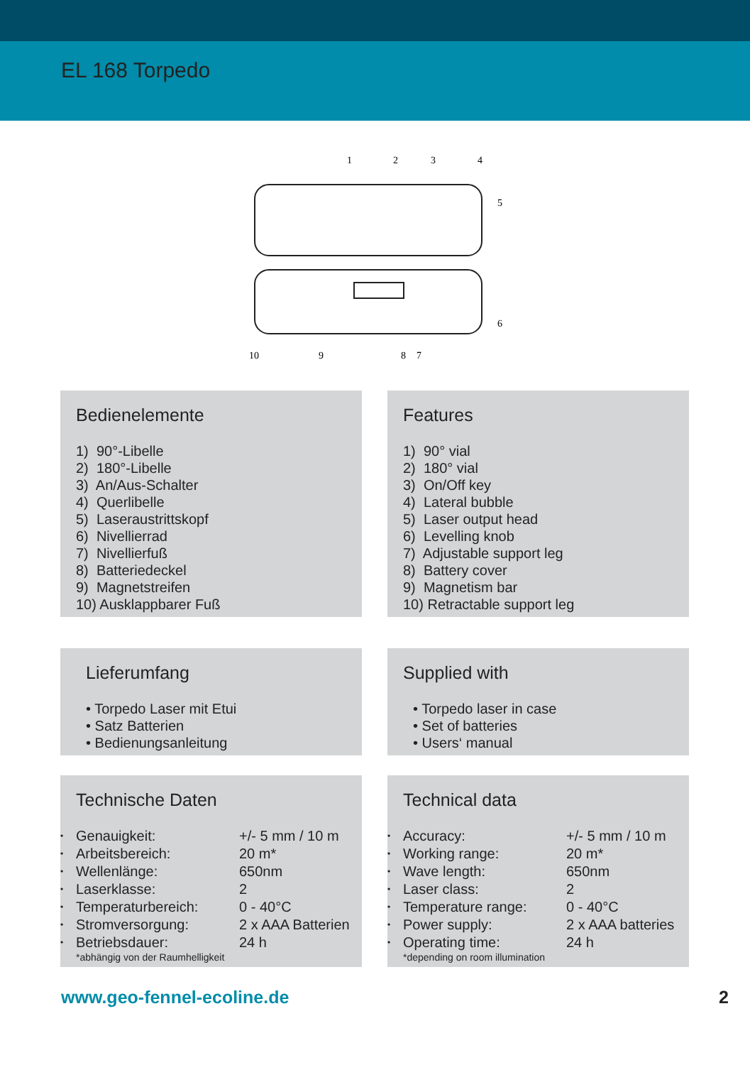EL 168 Torpedo
1
2
3
4
5
6
7
8
9
10
Bedienelemente
1) 90°-Libelle
2) 180°-Libelle
3) An/Aus-Schalter
4) Querlibelle
5) Laseraustrittskopf
6) Nivellierrad
7) Nivellierfuß
8) Batteriedeckel
9) Magnetstreifen
10) Ausklappbarer Fuß
Features
1) 90° vial
2) 180° vial
3) On/Off key
4) Lateral bubble
5) Laser output head
6) Levelling knob
7) Adjustable support leg
8) Battery cover
9) Magnetism bar
10) Retractable support leg
Lieferumfang
• Torpedo Laser mit Etui
• Satz Batterien
• Bedienungsanleitung
Supplied with
• Torpedo laser in case
• Set of batteries
• Users‘ manual
Technische Daten
| • | Genauigkeit: | +/- 5 mm / 10 m |
| • | Arbeitsbereich: | 20 m* |
| • | Wellenlänge: | 650nm |
| • | Laserklasse: | 2 |
| • | Temperaturbereich: | 0 - 40°C |
| • | Stromversorgung: | 2 x AAA Batterien |
| • | Betriebsdauer: | 24 h |
*abhängig von der Raumhelligkeit
Technical data
| • | Accuracy: | +/- 5 mm / 10 m |
| • | Working range: | 20 m* |
| • | Wave length: | 650nm |
| • | Laser class: | 2 |
| • | Temperature range: | 0 - 40°C |
| • | Power supply: | 2 x AAA batteries |
| • | Operating time: | 24 h |
*depending on room illumination
www.geo-fennel-ecoline.de 2